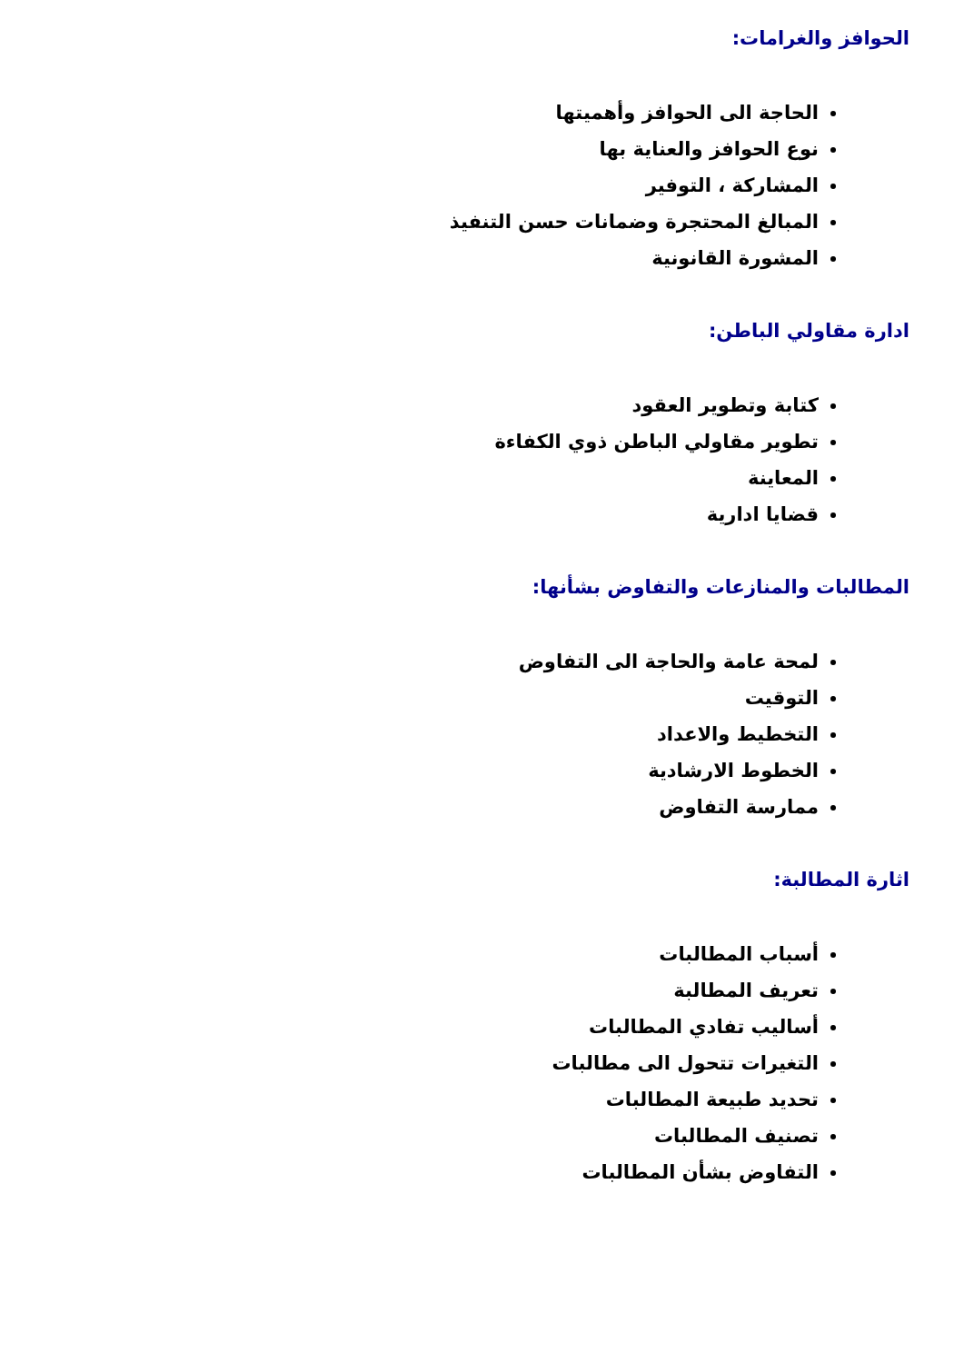الحوافز والغرامات:
الحاجة الى الحوافز وأهميتها
نوع الحوافز والعناية بها
المشاركة ، التوفير
المبالغ المحتجرة وضمانات حسن التنفيذ
المشورة القانونية
ادارة مقاولي الباطن:
كتابة وتطوير العقود
تطوير مقاولي الباطن ذوي الكفاءة
المعاينة
قضايا ادارية
المطالبات والمنازعات والتفاوض بشأنها:
لمحة عامة والحاجة الى التفاوض
التوقيت
التخطيط والاعداد
الخطوط الارشادية
ممارسة التفاوض
اثارة المطالبة:
أسباب المطالبات
تعريف المطالبة
أساليب تفادي المطالبات
التغيرات تتحول الى مطالبات
تحديد طبيعة المطالبات
تصنيف المطالبات
التفاوض بشأن المطالبات